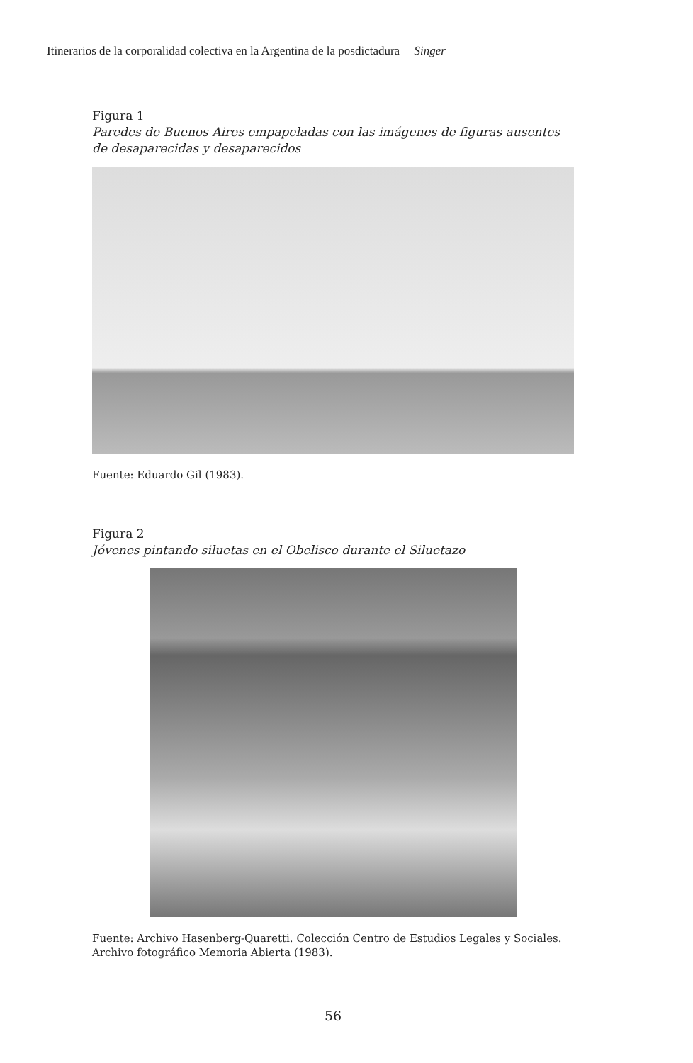Itinerarios de la corporalidad colectiva en la Argentina de la posdictadura | Singer
Figura 1
Paredes de Buenos Aires empapeladas con las imágenes de figuras ausentes de desaparecidas y desaparecidos
Fuente: Eduardo Gil (1983).
Figura 2
Jóvenes pintando siluetas en el Obelisco durante el Siluetazo
Fuente: Archivo Hasenberg-Quaretti. Colección Centro de Estudios Legales y Sociales. Archivo fotográfico Memoria Abierta (1983).
56